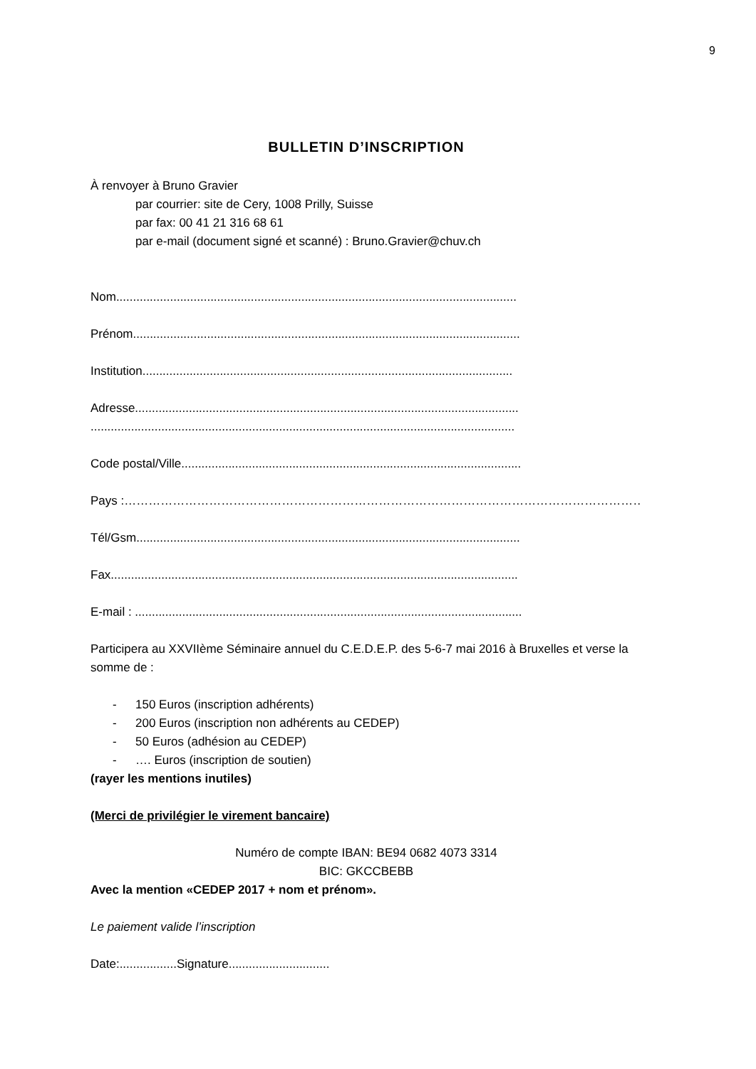9
BULLETIN D’INSCRIPTION
À renvoyer à Bruno Gravier
par courrier: site de Cery, 1008 Prilly, Suisse
par fax: 00 41 21 316 68 61
par e-mail (document signé et scanné) : Bruno.Gravier@chuv.ch
Nom.......................................................................................................................
Prénom...................................................................................................................
Institution..............................................................................................................
Adresse..................................................................................................................
..............................................................................................................................
Code postal/Ville.....................................................................................................
Pays :………………………………………………………………………………………………………………….
Tél/Gsm..................................................................................................................
Fax.........................................................................................................................
E-mail : ...................................................................................................................
Participera au XXVIIème Séminaire annuel du C.E.D.E.P. des 5-6-7 mai 2016 à Bruxelles et verse la somme de :
- 150 Euros (inscription adhérents)
- 200 Euros (inscription non adhérents au CEDEP)
- 50 Euros (adhésion au CEDEP)
- …. Euros (inscription de soutien)
(rayer les mentions inutiles)
(Merci de privilégier le virement bancaire)
Numéro de compte IBAN: BE94 0682 4073 3314
BIC: GKCCBEBB
Avec la mention «CEDEP 2017 + nom et prénom».
Le paiement valide l’inscription
Date:.................Signature..............................